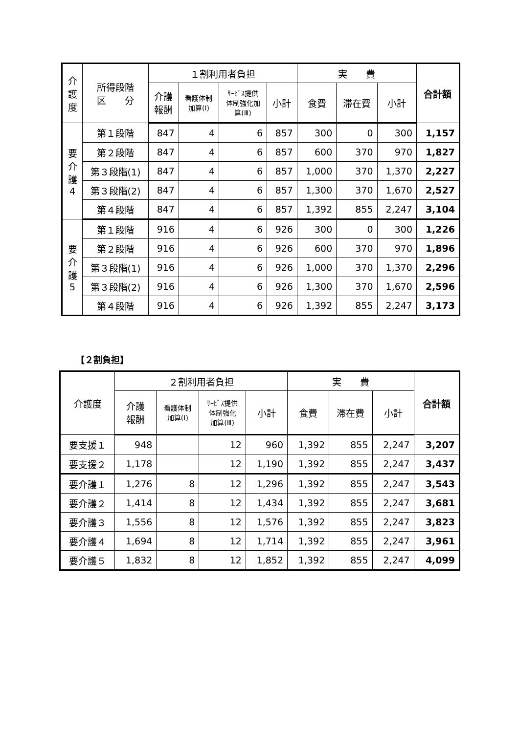| 介 護 度 | 所得段階 区 分 | １割利用者負担 | | | | 実 費 | | | 合計額 |
| --- | --- | --- | --- | --- | --- | --- | --- | --- | --- |
| | | 介護 報酬 | 看護体制 加算(Ⅰ) | ｻｰﾋﾞｽ提供 体制強化加 算(Ⅲ) | 小計 | 食費 | 滞在費 | 小計 | |
| 要 介 護 4 | 第１段階 | 847 | 4 | 6 | 857 | 300 | 0 | 300 | 1,157 |
| | 第２段階 | 847 | 4 | 6 | 857 | 600 | 370 | 970 | 1,827 |
| | 第３段階(1) | 847 | 4 | 6 | 857 | 1,000 | 370 | 1,370 | 2,227 |
| | 第３段階(2) | 847 | 4 | 6 | 857 | 1,300 | 370 | 1,670 | 2,527 |
| | 第４段階 | 847 | 4 | 6 | 857 | 1,392 | 855 | 2,247 | 3,104 |
| 要 介 護 5 | 第１段階 | 916 | 4 | 6 | 926 | 300 | 0 | 300 | 1,226 |
| | 第２段階 | 916 | 4 | 6 | 926 | 600 | 370 | 970 | 1,896 |
| | 第３段階(1) | 916 | 4 | 6 | 926 | 1,000 | 370 | 1,370 | 2,296 |
| | 第３段階(2) | 916 | 4 | 6 | 926 | 1,300 | 370 | 1,670 | 2,596 |
| | 第４段階 | 916 | 4 | 6 | 926 | 1,392 | 855 | 2,247 | 3,173 |
【２割負担】
| 介護度 | ２割利用者負担 | | | | 実 費 | | | 合計額 |
| --- | --- | --- | --- | --- | --- | --- | --- | --- |
| | 介護 報酬 | 看護体制 加算(Ⅰ) | ｻｰﾋﾞｽ提供 体制強化 加算(Ⅲ) | 小計 | 食費 | 滞在費 | 小計 | |
| 要支援１ | 948 | | 12 | 960 | 1,392 | 855 | 2,247 | 3,207 |
| 要支援２ | 1,178 | | 12 | 1,190 | 1,392 | 855 | 2,247 | 3,437 |
| 要介護１ | 1,276 | 8 | 12 | 1,296 | 1,392 | 855 | 2,247 | 3,543 |
| 要介護２ | 1,414 | 8 | 12 | 1,434 | 1,392 | 855 | 2,247 | 3,681 |
| 要介護３ | 1,556 | 8 | 12 | 1,576 | 1,392 | 855 | 2,247 | 3,823 |
| 要介護４ | 1,694 | 8 | 12 | 1,714 | 1,392 | 855 | 2,247 | 3,961 |
| 要介護５ | 1,832 | 8 | 12 | 1,852 | 1,392 | 855 | 2,247 | 4,099 |